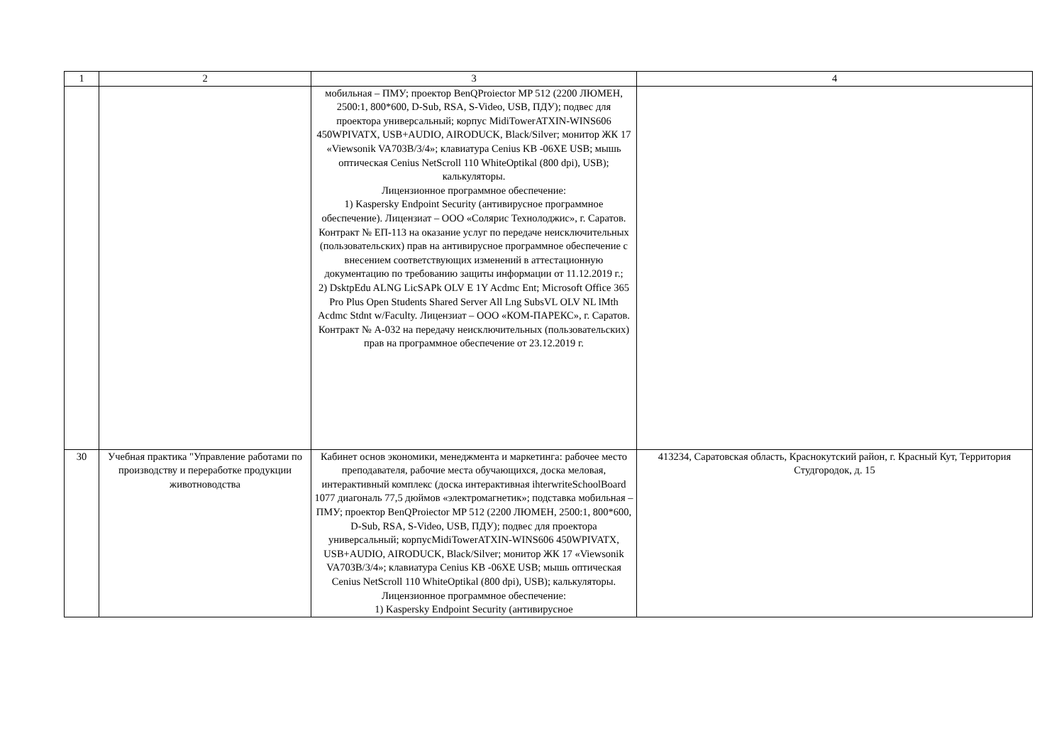| 1 | 2 | 3 | 4 |
| --- | --- | --- | --- |
| | | мобильная – ПМУ; проектор BenQProiector MP 512 (2200 ЛЮМЕН, 2500:1, 800*600, D-Sub, RSA, S-Video, USB, ПДУ); подвес для проектора универсальный; корпус MidiTowerATXIN-WINS606 450WPIVATX, USB+AUDIO, AIRODUCK, Black/Silver; монитор ЖК 17 «Viewsonik VA703B/3/4»; клавиатура Cenius KB -06XE USB; мышь оптическая Cenius NetScroll 110 WhiteOptikal (800 dpi), USB); калькуляторы. Лицензионное программное обеспечение: 1) Kaspersky Endpoint Security (антивирусное программное обеспечение). Лицензиат – ООО «Солярис Технолоджис», г. Саратов. Контракт № ЕП-113 на оказание услуг по передаче неисключительных (пользовательских) прав на антивирусное программное обеспечение с внесением соответствующих изменений в аттестационную документацию по требованию защиты информации от 11.12.2019 г.; 2) DsktpEdu ALNG LicSAPk OLV E 1Y Acdmc Ent; Microsoft Office 365 Pro Plus Open Students Shared Server All Lng SubsVL OLV NL lMth Acdmc Stdnt w/Faculty. Лицензиат – ООО «КОМ-ПАРЕКС», г. Саратов. Контракт № А-032 на передачу неисключительных (пользовательских) прав на программное обеспечение от 23.12.2019 г. | |
| 30 | Учебная практика "Управление работами по производству и переработке продукции животноводства | Кабинет основ экономики, менеджмента и маркетинга: рабочее место преподавателя, рабочие места обучающихся, доска меловая, интерактивный комплекс (доска интерактивная ihterwriteSchoolBoard 1077 диагональ 77,5 дюймов «электромагнетик»; подставка мобильная – ПМУ; проектор BenQProiector MP 512 (2200 ЛЮМЕН, 2500:1, 800*600, D-Sub, RSA, S-Video, USB, ПДУ); подвес для проектора универсальный; корпусMidiTowerATXIN-WINS606 450WPIVATX, USB+AUDIO, AIRODUCK, Black/Silver; монитор ЖК 17 «Viewsonik VA703B/3/4»; клавиатура Cenius KB -06XE USB; мышь оптическая Cenius NetScroll 110 WhiteOptikal (800 dpi), USB); калькуляторы. Лицензионное программное обеспечение: 1) Kaspersky Endpoint Security (антивирусное | 413234, Саратовская область, Краснокутский район, г. Красный Кут, Территория Студгородок, д. 15 |